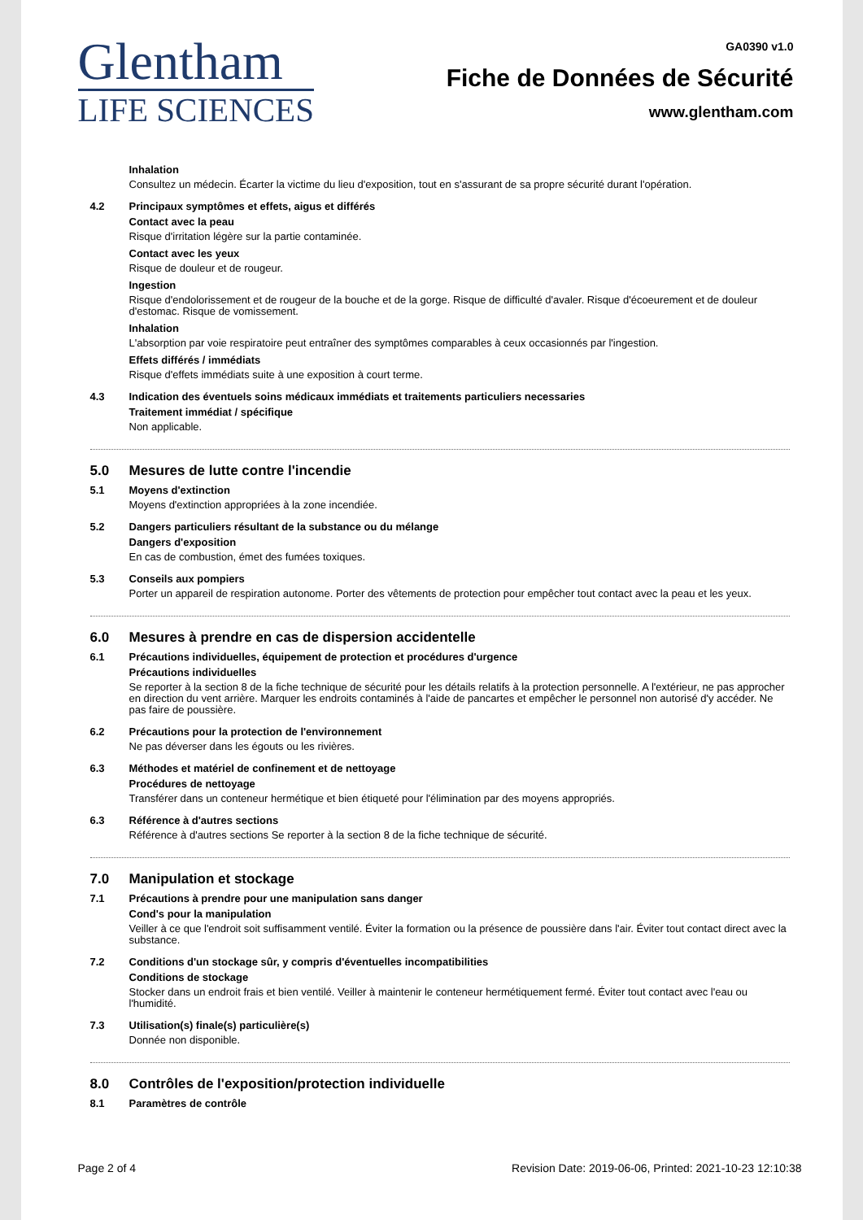Glentham
LIFE SCIENCES
GA0390 v1.0
Fiche de Données de Sécurité
www.glentham.com
Inhalation
Consultez un médecin. Écarter la victime du lieu d'exposition, tout en s'assurant de sa propre sécurité durant l'opération.
4.2 Principaux symptômes et effets, aigus et différés
Contact avec la peau
Risque d'irritation légère sur la partie contaminée.
Contact avec les yeux
Risque de douleur et de rougeur.
Ingestion
Risque d'endolorissement et de rougeur de la bouche et de la gorge. Risque de difficulté d'avaler. Risque d'écoeurement et de douleur d'estomac. Risque de vomissement.
Inhalation
L'absorption par voie respiratoire peut entraîner des symptômes comparables à ceux occasionnés par l'ingestion.
Effets différés / immédiats
Risque d'effets immédiats suite à une exposition à court terme.
4.3 Indication des éventuels soins médicaux immédiats et traitements particuliers necessaries
Traitement immédiat / spécifique
Non applicable.
5.0 Mesures de lutte contre l'incendie
5.1 Moyens d'extinction
Moyens d'extinction appropriées à la zone incendiée.
5.2 Dangers particuliers résultant de la substance ou du mélange
Dangers d'exposition
En cas de combustion, émet des fumées toxiques.
5.3 Conseils aux pompiers
Porter un appareil de respiration autonome. Porter des vêtements de protection pour empêcher tout contact avec la peau et les yeux.
6.0 Mesures à prendre en cas de dispersion accidentelle
6.1 Précautions individuelles, équipement de protection et procédures d'urgence
Précautions individuelles
Se reporter à la section 8 de la fiche technique de sécurité pour les détails relatifs à la protection personnelle. A l'extérieur, ne pas approcher en direction du vent arrière. Marquer les endroits contaminés à l'aide de pancartes et empêcher le personnel non autorisé d'y accéder. Ne pas faire de poussière.
6.2 Précautions pour la protection de l'environnement
Ne pas déverser dans les égouts ou les rivières.
6.3 Méthodes et matériel de confinement et de nettoyage
Procédures de nettoyage
Transférer dans un conteneur hermétique et bien étiqueté pour l'élimination par des moyens appropriés.
6.3 Référence à d'autres sections
Référence à d'autres sections Se reporter à la section 8 de la fiche technique de sécurité.
7.0 Manipulation et stockage
7.1 Précautions à prendre pour une manipulation sans danger
Cond's pour la manipulation
Veiller à ce que l'endroit soit suffisamment ventilé. Éviter la formation ou la présence de poussière dans l'air. Éviter tout contact direct avec la substance.
7.2 Conditions d'un stockage sûr, y compris d'éventuelles incompatibilities
Conditions de stockage
Stocker dans un endroit frais et bien ventilé. Veiller à maintenir le conteneur hermétiquement fermé. Éviter tout contact avec l'eau ou l'humidité.
7.3 Utilisation(s) finale(s) particulière(s)
Donnée non disponible.
8.0 Contrôles de l'exposition/protection individuelle
8.1 Paramètres de contrôle
Page 2 of 4 Revision Date: 2019-06-06, Printed: 2021-10-23 12:10:38